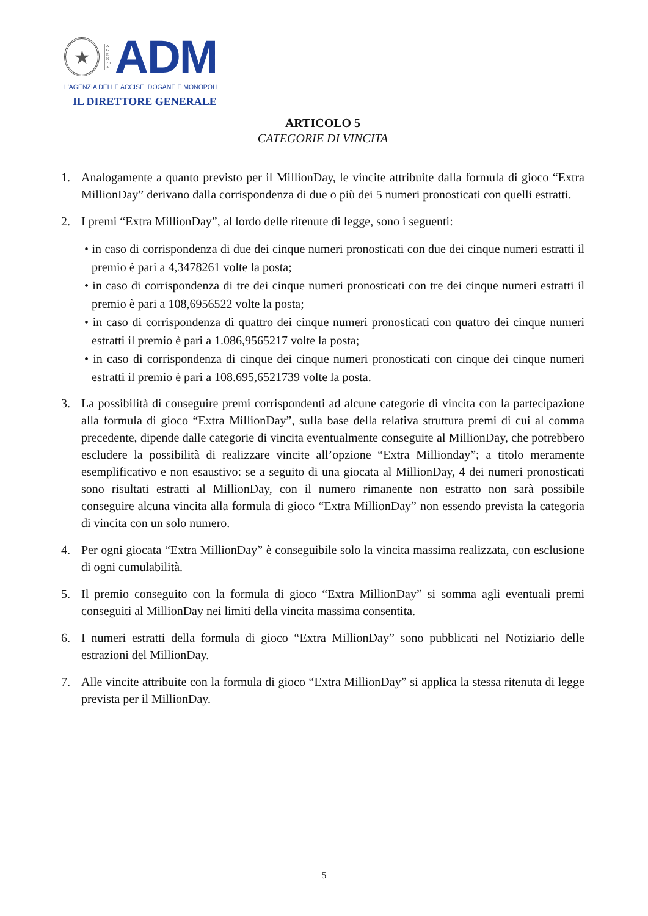★
A G E N Z I A
ADM
L'AGENZIA DELLE ACCISE, DOGANE E MONOPOLI
IL DIRETTORE GENERALE
ARTICOLO 5
CATEGORIE DI VINCITA
1. Analogamente a quanto previsto per il MillionDay, le vincite attribuite dalla formula di gioco “Extra MillionDay” derivano dalla corrispondenza di due o più dei 5 numeri pronosticati con quelli estratti.
2. I premi “Extra MillionDay”, al lordo delle ritenute di legge, sono i seguenti:
• in caso di corrispondenza di due dei cinque numeri pronosticati con due dei cinque numeri estratti il premio è pari a 4,3478261 volte la posta;
• in caso di corrispondenza di tre dei cinque numeri pronosticati con tre dei cinque numeri estratti il premio è pari a 108,6956522 volte la posta;
• in caso di corrispondenza di quattro dei cinque numeri pronosticati con quattro dei cinque numeri estratti il premio è pari a 1.086,9565217 volte la posta;
• in caso di corrispondenza di cinque dei cinque numeri pronosticati con cinque dei cinque numeri estratti il premio è pari a 108.695,6521739 volte la posta.
3. La possibilità di conseguire premi corrispondenti ad alcune categorie di vincita con la partecipazione alla formula di gioco “Extra MillionDay”, sulla base della relativa struttura premi di cui al comma precedente, dipende dalle categorie di vincita eventualmente conseguite al MillionDay, che potrebbero escludere la possibilità di realizzare vincite all’opzione “Extra Millionday”; a titolo meramente esemplificativo e non esaustivo: se a seguito di una giocata al MillionDay, 4 dei numeri pronosticati sono risultati estratti al MillionDay, con il numero rimanente non estratto non sarà possibile conseguire alcuna vincita alla formula di gioco “Extra MillionDay” non essendo prevista la categoria di vincita con un solo numero.
4. Per ogni giocata “Extra MillionDay” è conseguibile solo la vincita massima realizzata, con esclusione di ogni cumulabilità.
5. Il premio conseguito con la formula di gioco “Extra MillionDay” si somma agli eventuali premi conseguiti al MillionDay nei limiti della vincita massima consentita.
6. I numeri estratti della formula di gioco “Extra MillionDay” sono pubblicati nel Notiziario delle estrazioni del MillionDay.
7. Alle vincite attribuite con la formula di gioco “Extra MillionDay” si applica la stessa ritenuta di legge prevista per il MillionDay.
5